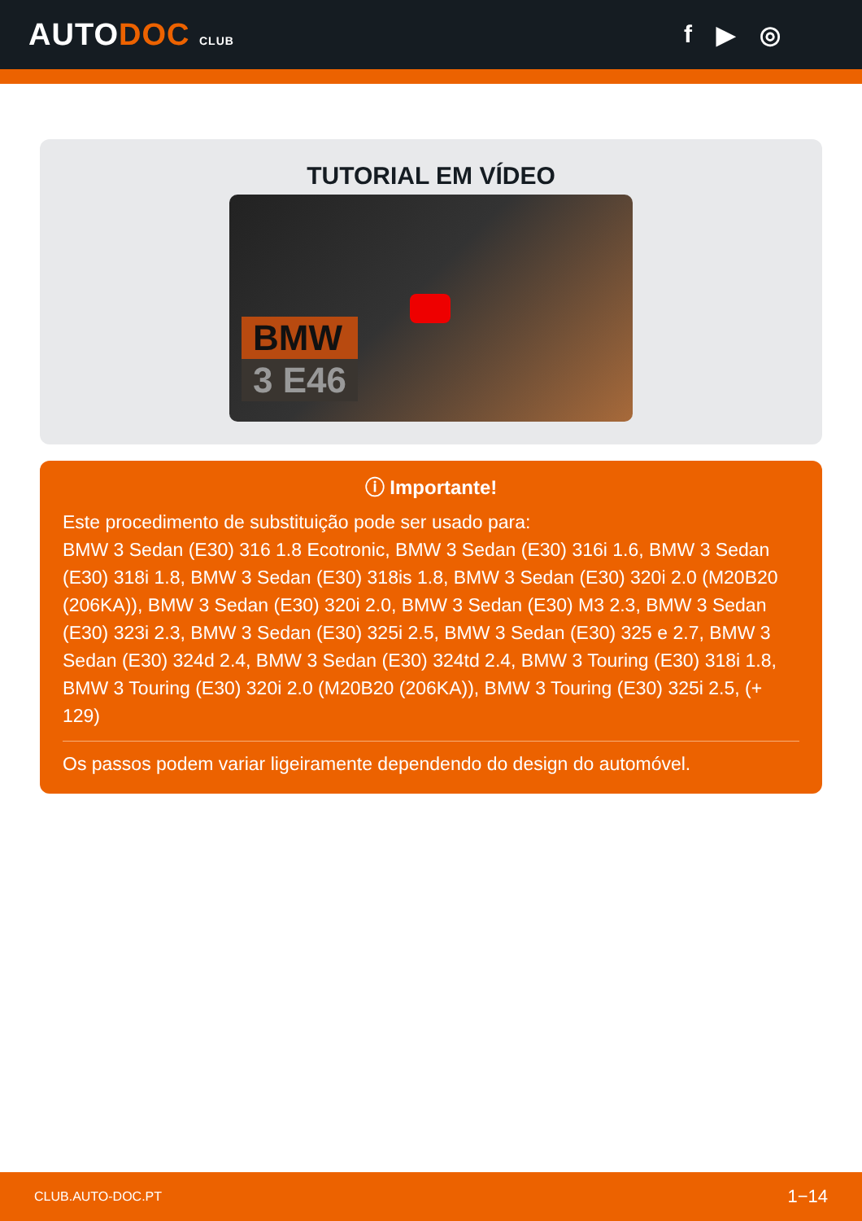AUTODOC CLUB
f ▶ ◎
TUTORIAL EM VÍDEO
BMW
3 E46
ⓘ Importante!
Este procedimento de substituição pode ser usado para:
BMW 3 Sedan (E30) 316 1.8 Ecotronic, BMW 3 Sedan (E30) 316i 1.6, BMW 3 Sedan (E30) 318i 1.8, BMW 3 Sedan (E30) 318is 1.8, BMW 3 Sedan (E30) 320i 2.0 (M20B20 (206KA)), BMW 3 Sedan (E30) 320i 2.0, BMW 3 Sedan (E30) M3 2.3, BMW 3 Sedan (E30) 323i 2.3, BMW 3 Sedan (E30) 325i 2.5, BMW 3 Sedan (E30) 325 e 2.7, BMW 3 Sedan (E30) 324d 2.4, BMW 3 Sedan (E30) 324td 2.4, BMW 3 Touring (E30) 318i 1.8, BMW 3 Touring (E30) 320i 2.0 (M20B20 (206KA)), BMW 3 Touring (E30) 325i 2.5, (+ 129)
Os passos podem variar ligeiramente dependendo do design do automóvel.
CLUB.AUTO-DOC.PT 1−14